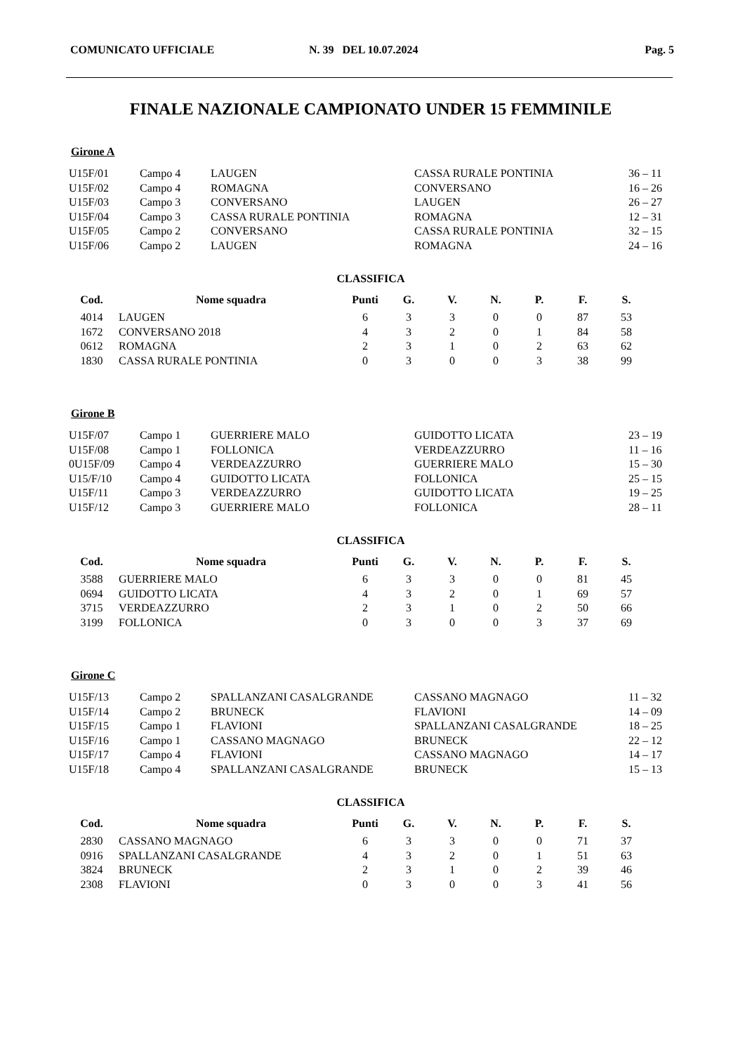COMUNICATO UFFICIALE N. 39 DEL 10.07.2024 Pag. 5
FINALE NAZIONALE CAMPIONATO UNDER 15 FEMMINILE
Girone A
| U15F/01 | Campo 4 | LAUGEN | CASSA RURALE PONTINIA | 36 – 11 |
| U15F/02 | Campo 4 | ROMAGNA | CONVERSANO | 16 – 26 |
| U15F/03 | Campo 3 | CONVERSANO | LAUGEN | 26 – 27 |
| U15F/04 | Campo 3 | CASSA RURALE PONTINIA | ROMAGNA | 12 – 31 |
| U15F/05 | Campo 2 | CONVERSANO | CASSA RURALE PONTINIA | 32 – 15 |
| U15F/06 | Campo 2 | LAUGEN | ROMAGNA | 24 – 16 |
CLASSIFICA
| Cod. | | Nome squadra | Punti | G. | V. | N. | P. | F. | S. |
| --- | --- | --- | --- | --- | --- | --- | --- | --- | --- |
| 4014 | | LAUGEN | 6 | 3 | 3 | 0 | 0 | 87 | 53 |
| 1672 | | CONVERSANO 2018 | 4 | 3 | 2 | 0 | 1 | 84 | 58 |
| 0612 | | ROMAGNA | 2 | 3 | 1 | 0 | 2 | 63 | 62 |
| 1830 | | CASSA RURALE PONTINIA | 0 | 3 | 0 | 0 | 3 | 38 | 99 |
Girone B
| U15F/07 | Campo 1 | GUERRIERE MALO | GUIDOTTO LICATA | 23 – 19 |
| U15F/08 | Campo 1 | FOLLONICA | VERDEAZZURRO | 11 – 16 |
| 0U15F/09 | Campo 4 | VERDEAZZURRO | GUERRIERE MALO | 15 – 30 |
| U15/F/10 | Campo 4 | GUIDOTTO LICATA | FOLLONICA | 25 – 15 |
| U15F/11 | Campo 3 | VERDEAZZURRO | GUIDOTTO LICATA | 19 – 25 |
| U15F/12 | Campo 3 | GUERRIERE MALO | FOLLONICA | 28 – 11 |
CLASSIFICA
| Cod. | | Nome squadra | Punti | G. | V. | N. | P. | F. | S. |
| --- | --- | --- | --- | --- | --- | --- | --- | --- | --- |
| 3588 | | GUERRIERE MALO | 6 | 3 | 3 | 0 | 0 | 81 | 45 |
| 0694 | | GUIDOTTO LICATA | 4 | 3 | 2 | 0 | 1 | 69 | 57 |
| 3715 | | VERDEAZZURRO | 2 | 3 | 1 | 0 | 2 | 50 | 66 |
| 3199 | | FOLLONICA | 0 | 3 | 0 | 0 | 3 | 37 | 69 |
Girone C
| U15F/13 | Campo 2 | SPALLANZANI CASALGRANDE | CASSANO MAGNAGO | 11 – 32 |
| U15F/14 | Campo 2 | BRUNECK | FLAVIONI | 14 – 09 |
| U15F/15 | Campo 1 | FLAVIONI | SPALLANZANI CASALGRANDE | 18 – 25 |
| U15F/16 | Campo 1 | CASSANO MAGNAGO | BRUNECK | 22 – 12 |
| U15F/17 | Campo 4 | FLAVIONI | CASSANO MAGNAGO | 14 – 17 |
| U15F/18 | Campo 4 | SPALLANZANI CASALGRANDE | BRUNECK | 15 – 13 |
CLASSIFICA
| Cod. | | Nome squadra | Punti | G. | V. | N. | P. | F. | S. |
| --- | --- | --- | --- | --- | --- | --- | --- | --- | --- |
| 2830 | | CASSANO MAGNAGO | 6 | 3 | 3 | 0 | 0 | 71 | 37 |
| 0916 | | SPALLANZANI CASALGRANDE | 4 | 3 | 2 | 0 | 1 | 51 | 63 |
| 3824 | | BRUNECK | 2 | 3 | 1 | 0 | 2 | 39 | 46 |
| 2308 | | FLAVIONI | 0 | 3 | 0 | 0 | 3 | 41 | 56 |